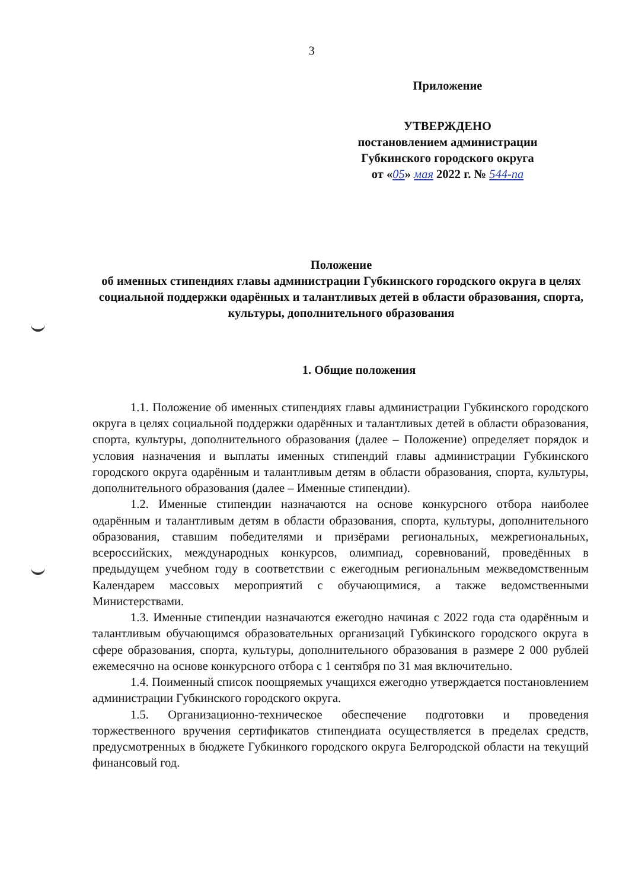3
Приложение
УТВЕРЖДЕНО
постановлением администрации
Губкинского городского округа
от «05» мая 2022 г. № 544-па
Положение
об именных стипендиях главы администрации Губкинского городского округа в целях социальной поддержки одарённых и талантливых детей в области образования, спорта, культуры, дополнительного образования
1. Общие положения
1.1. Положение об именных стипендиях главы администрации Губкинского городского округа в целях социальной поддержки одарённых и талантливых детей в области образования, спорта, культуры, дополнительного образования (далее – Положение) определяет порядок и условия назначения и выплаты именных стипендий главы администрации Губкинского городского округа одарённым и талантливым детям в области образования, спорта, культуры, дополнительного образования (далее – Именные стипендии).
1.2. Именные стипендии назначаются на основе конкурсного отбора наиболее одарённым и талантливым детям в области образования, спорта, культуры, дополнительного образования, ставшим победителями и призёрами региональных, межрегиональных, всероссийских, международных конкурсов, олимпиад, соревнований, проведённых в предыдущем учебном году в соответствии с ежегодным региональным межведомственным Календарем массовых мероприятий с обучающимися, а также ведомственными Министерствами.
1.3. Именные стипендии назначаются ежегодно начиная с 2022 года ста одарённым и талантливым обучающимся образовательных организаций Губкинского городского округа в сфере образования, спорта, культуры, дополнительного образования в размере 2 000 рублей ежемесячно на основе конкурсного отбора с 1 сентября по 31 мая включительно.
1.4. Поименный список поощряемых учащихся ежегодно утверждается постановлением администрации Губкинского городского округа.
1.5. Организационно-техническое обеспечение подготовки и проведения торжественного вручения сертификатов стипендиата осуществляется в пределах средств, предусмотренных в бюджете Губкинкого городского округа Белгородской области на текущий финансовый год.